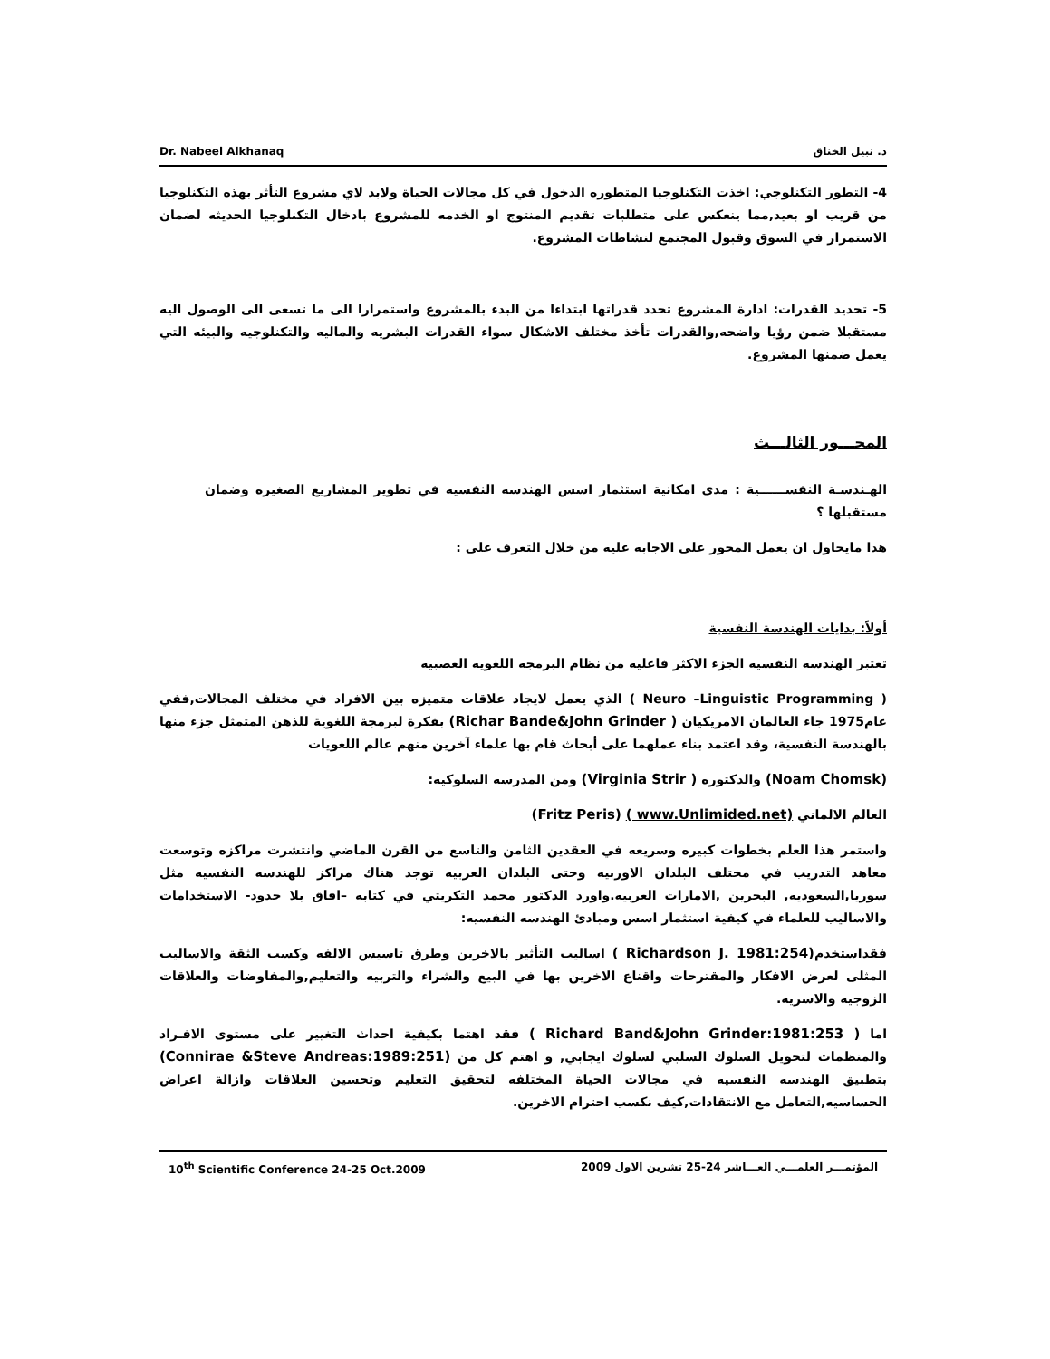د. نبيل الخناق Dr. Nabeel Alkhanaq
4- التطور التكنلوجي: اخذت التكنلوجيا المتطوره الدخول في كل مجالات الحياة ولابد لاي مشروع التأثر بهذه التكنلوجيا من قريب او بعيد,مما ينعكس على متطلبات تقديم المنتوج او الخدمه للمشروع بادخال التكنلوجيا الحديثه لضمان الاستمرار في السوق وقبول المجتمع لنشاطات المشروع.
5- تحديد القدرات: ادارة المشروع تحدد قدراتها ابتداءا من البدء بالمشروع واستمرارا الى ما تسعى الى الوصول اليه مستقبلا ضمن رؤيا واضحه,والقدرات تأخذ مختلف الاشكال سواء القدرات البشريه والماليه والتكنلوجيه والبيئه التي يعمل ضمنها المشروع.
المحـــور الثالـــث
الهـندسـة النفســــــية : مدى امكانية استثمار اسس الهندسه النفسيه في تطوير المشاريع الصغيره وضمان مستقبلها ؟
هذا مايحاول ان يعمل المحور على الاجابه عليه من خلال التعرف على :
أولاً: بدايات الهندسة النفسية
تعتبر الهندسه النفسيه الجزء الاكثر فاعليه من نظام البرمجه اللغويه العصبيه
( Neuro –Linguistic Programming ) الذي يعمل لايجاد علاقات متميزه بين الافراد في مختلف المجالات,ففي عام1975 جاء العالمان الامريكيان (Richar Bande&John Grinder ) بفكرة لبرمجة اللغوية للذهن المتمثل جزء منها بالهندسة النفسية، وقد اعتمد بناء عملهما على أبحاث قام بها علماء آخرين منهم عالم اللغويات
(Noam Chomsk) والدكتوره (Virginia Strir ) ومن المدرسه السلوكيه:
العالم الالماني (Fritz Peris) ( www.Unlimided.net)
واستمر هذا العلم بخطوات كبيره وسريعه في العقدين الثامن والتاسع من القرن الماضي وانتشرت مراكزه وتوسعت معاهد التدريب في مختلف البلدان الاوربيه وحتى البلدان العربيه توجد هناك مراكز للهندسه النفسيه مثل سوريا,السعوديه, البحرين ,الامارات العربيه.واورد الدكتور محمد التكريتي في كتابه –افاق بلا حدود- الاستخدامات والاساليب للعلماء في كيفية استثمار اسس ومبادئ الهندسه النفسيه:
فقداستخدم( Richardson J. 1981:254) اساليب التأثير بالاخرين وطرق تاسيس الالفه وكسب الثقة والاساليب المثلى لعرض الافكار والمقترحات واقناع الاخرين بها في البيع والشراء والتربيه والتعليم,والمفاوضات والعلاقات الزوجيه والاسريه.
اما ( Richard Band&John Grinder:1981:253 ) فقد اهتما بكيفية احداث التغيير على مستوى الافـراد والمنظمات لتحويل السلوك السلبي لسلوك ايجابي, و اهتم كل من (Connirae &Steve Andreas:1989:251) بتطبيق الهندسه النفسيه في مجالات الحياة المختلفه لتحقيق التعليم وتحسين العلاقات وازالة اعراض الحساسيه,التعامل مع الانتقادات,كيف نكسب احترام الاخرين.
المؤتمـــر العلمـــي العـــاشر 24-25 تشرين الاول 2009 10<sup>th</sup> Scientific Conference 24-25 Oct.2009